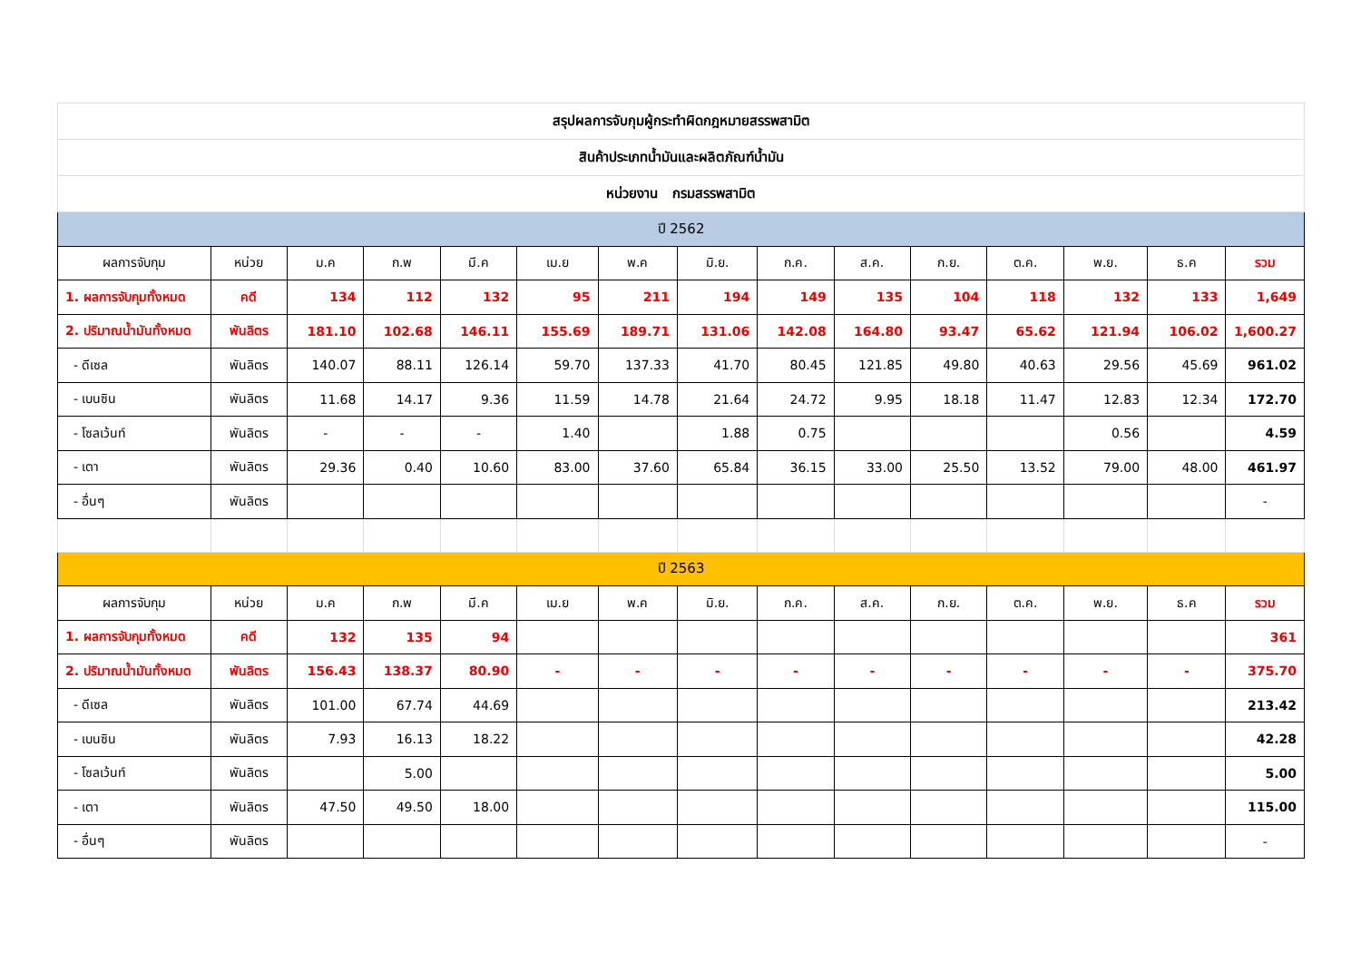| สรุปผลการจับกุมผู้กระทำผิดกฎหมายสรรพสามิต | | | | | | | | | | | | | | |
| สินค้าประเภทน้ำมันและผลิตภัณฑ์น้ำมัน | | | | | | | | | | | | | | |
| หน่วยงาน กรมสรรพสามิต | | | | | | | | | | | | | | |
| ปี 2562 | | | | | | | | | | | | | | |
| ผลการจับกุม | หน่วย | ม.ค | ก.พ | มี.ค | เม.ย | พ.ค | มิ.ย. | ก.ค. | ส.ค. | ก.ย. | ต.ค. | พ.ย. | ธ.ค | รวม |
| 1. ผลการจับกุมทั้งหมด | คดี | 134 | 112 | 132 | 95 | 211 | 194 | 149 | 135 | 104 | 118 | 132 | 133 | 1,649 |
| 2. ปริมาณน้ำมันทั้งหมด | พันลิตร | 181.10 | 102.68 | 146.11 | 155.69 | 189.71 | 131.06 | 142.08 | 164.80 | 93.47 | 65.62 | 121.94 | 106.02 | 1,600.27 |
| - ดีเซล | พันลิตร | 140.07 | 88.11 | 126.14 | 59.70 | 137.33 | 41.70 | 80.45 | 121.85 | 49.80 | 40.63 | 29.56 | 45.69 | 961.02 |
| - เบนซิน | พันลิตร | 11.68 | 14.17 | 9.36 | 11.59 | 14.78 | 21.64 | 24.72 | 9.95 | 18.18 | 11.47 | 12.83 | 12.34 | 172.70 |
| - โซลเว้นท์ | พันลิตร | - | - | - | 1.40 | | 1.88 | 0.75 | | | | 0.56 | | 4.59 |
| - เตา | พันลิตร | 29.36 | 0.40 | 10.60 | 83.00 | 37.60 | 65.84 | 36.15 | 33.00 | 25.50 | 13.52 | 79.00 | 48.00 | 461.97 |
| - อื่นๆ | พันลิตร | | | | | | | | | | | | | - |
| ปี 2563 | | | | | | | | | | | | | | |
| ผลการจับกุม | หน่วย | ม.ค | ก.พ | มี.ค | เม.ย | พ.ค | มิ.ย. | ก.ค. | ส.ค. | ก.ย. | ต.ค. | พ.ย. | ธ.ค | รวม |
| 1. ผลการจับกุมทั้งหมด | คดี | 132 | 135 | 94 | | | | | | | | | | 361 |
| 2. ปริมาณน้ำมันทั้งหมด | พันลิตร | 156.43 | 138.37 | 80.90 | - | - | - | - | - | - | - | - | - | 375.70 |
| - ดีเซล | พันลิตร | 101.00 | 67.74 | 44.69 | | | | | | | | | | 213.42 |
| - เบนซิน | พันลิตร | 7.93 | 16.13 | 18.22 | | | | | | | | | | 42.28 |
| - โซลเว้นท์ | พันลิตร | | 5.00 | | | | | | | | | | | 5.00 |
| - เตา | พันลิตร | 47.50 | 49.50 | 18.00 | | | | | | | | | | 115.00 |
| - อื่นๆ | พันลิตร | | | | | | | | | | | | | - |